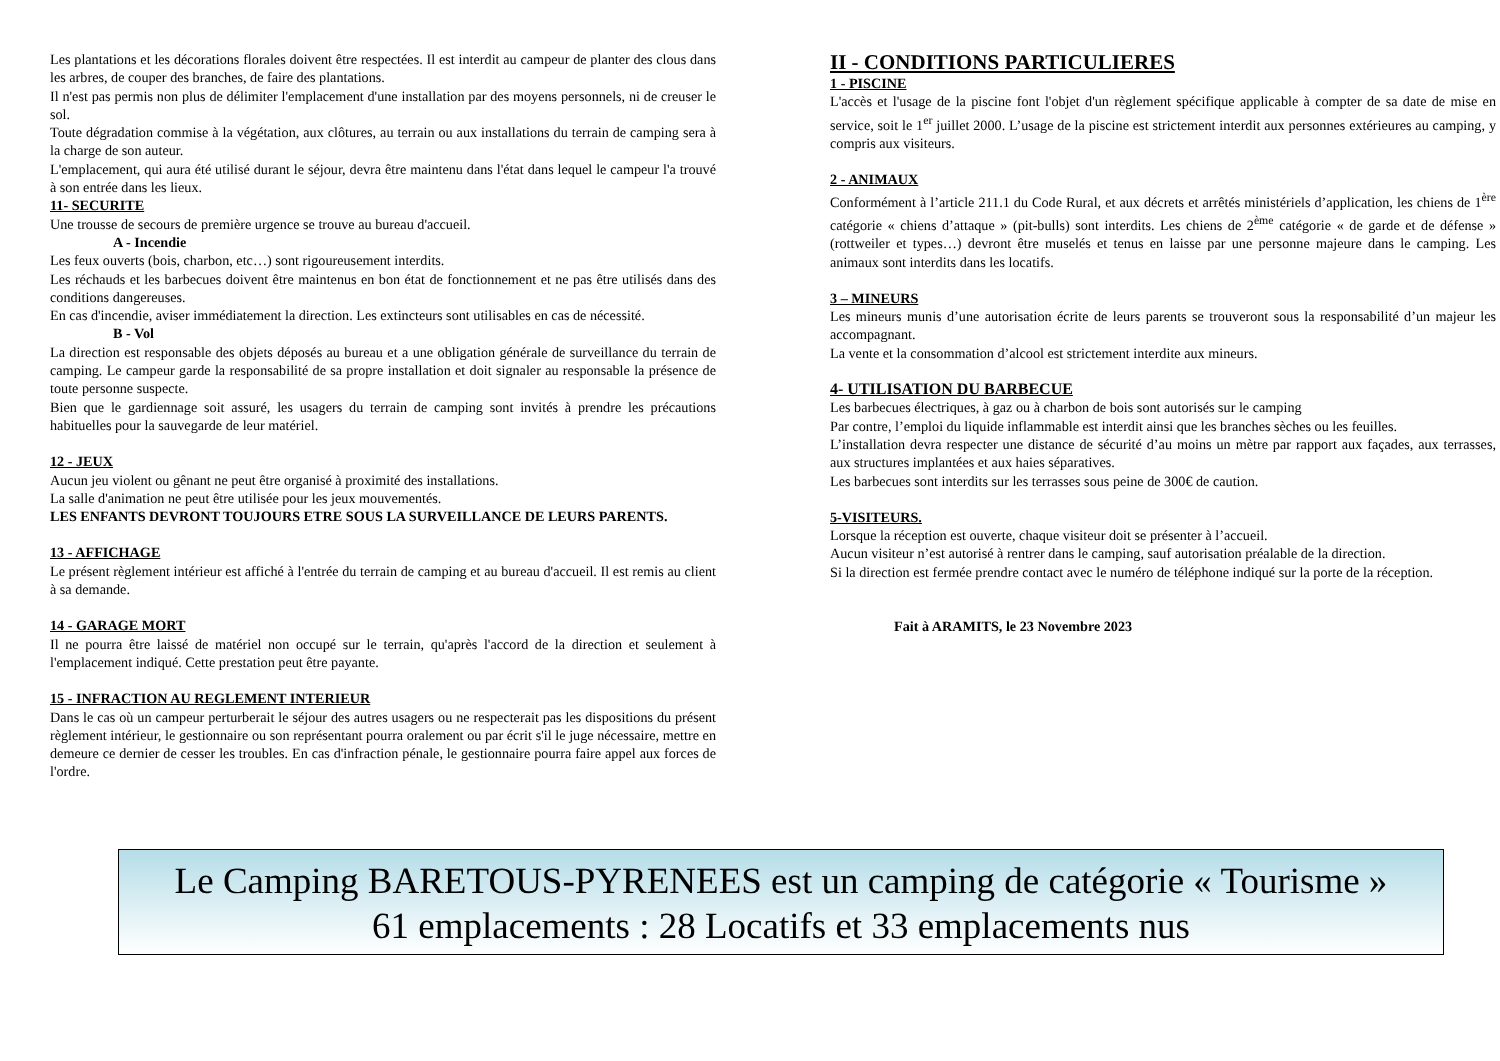Les plantations et les décorations florales doivent être respectées. Il est interdit au campeur de planter des clous dans les arbres, de couper des branches, de faire des plantations.
Il n'est pas permis non plus de délimiter l'emplacement d'une installation par des moyens personnels, ni de creuser le sol.
Toute dégradation commise à la végétation, aux clôtures, au terrain ou aux installations du terrain de camping sera à la charge de son auteur.
L'emplacement, qui aura été utilisé durant le séjour, devra être maintenu dans l'état dans lequel le campeur l'a trouvé à son entrée dans les lieux.
11- SECURITE
Une trousse de secours de première urgence se trouve au bureau d'accueil.
A - Incendie
Les feux ouverts (bois, charbon, etc…) sont rigoureusement interdits.
Les réchauds et les barbecues doivent être maintenus en bon état de fonctionnement et ne pas être utilisés dans des conditions dangereuses.
En cas d'incendie, aviser immédiatement la direction. Les extincteurs sont utilisables en cas de nécessité.
B - Vol
La direction est responsable des objets déposés au bureau et a une obligation générale de surveillance du terrain de camping. Le campeur garde la responsabilité de sa propre installation et doit signaler au responsable la présence de toute personne suspecte.
Bien que le gardiennage soit assuré, les usagers du terrain de camping sont invités à prendre les précautions habituelles pour la sauvegarde de leur matériel.
12 - JEUX
Aucun jeu violent ou gênant ne peut être organisé à proximité des installations.
La salle d'animation ne peut être utilisée pour les jeux mouvementés.
LES ENFANTS DEVRONT TOUJOURS ETRE SOUS LA SURVEILLANCE DE LEURS PARENTS.
13 - AFFICHAGE
Le présent règlement intérieur est affiché à l'entrée du terrain de camping et au bureau d'accueil. Il est remis au client à sa demande.
14 - GARAGE MORT
Il ne pourra être laissé de matériel non occupé sur le terrain, qu'après l'accord de la direction et seulement à l'emplacement indiqué. Cette prestation peut être payante.
15 - INFRACTION AU REGLEMENT INTERIEUR
Dans le cas où un campeur perturberait le séjour des autres usagers ou ne respecterait pas les dispositions du présent règlement intérieur, le gestionnaire ou son représentant pourra oralement ou par écrit s'il le juge nécessaire, mettre en demeure ce dernier de cesser les troubles. En cas d'infraction pénale, le gestionnaire pourra faire appel aux forces de l'ordre.
II - CONDITIONS PARTICULIERES
1 - PISCINE
L'accès et l'usage de la piscine font l'objet d'un règlement spécifique applicable à compter de sa date de mise en service, soit le 1<sup>er</sup> juillet 2000. L’usage de la piscine est strictement interdit aux personnes extérieures au camping, y compris aux visiteurs.
2 - ANIMAUX
Conformément à l’article 211.1 du Code Rural, et aux décrets et arrêtés ministériels d’application, les chiens de 1<sup>ère</sup> catégorie « chiens d’attaque » (pit-bulls) sont interdits. Les chiens de 2<sup>ème</sup> catégorie « de garde et de défense » (rottweiler et types…) devront être muselés et tenus en laisse par une personne majeure dans le camping. Les animaux sont interdits dans les locatifs.
3 – MINEURS
Les mineurs munis d’une autorisation écrite de leurs parents se trouveront sous la responsabilité d’un majeur les accompagnant.
La vente et la consommation d’alcool est strictement interdite aux mineurs.
4- UTILISATION DU BARBECUE
Les barbecues électriques, à gaz ou à charbon de bois sont autorisés sur le camping
Par contre, l’emploi du liquide inflammable est interdit ainsi que les branches sèches ou les feuilles.
L’installation devra respecter une distance de sécurité d’au moins un mètre par rapport aux façades, aux terrasses, aux structures implantées et aux haies séparatives.
Les barbecues sont interdits sur les terrasses sous peine de 300€ de caution.
5-VISITEURS.
Lorsque la réception est ouverte, chaque visiteur doit se présenter à l’accueil.
Aucun visiteur n’est autorisé à rentrer dans le camping, sauf autorisation préalable de la direction.
Si la direction est fermée prendre contact avec le numéro de téléphone indiqué sur la porte de la réception.
Fait à ARAMITS, le 23 Novembre 2023
Le Camping BARETOUS-PYRENEES est un camping de catégorie « Tourisme »
61 emplacements : 28 Locatifs et 33 emplacements nus